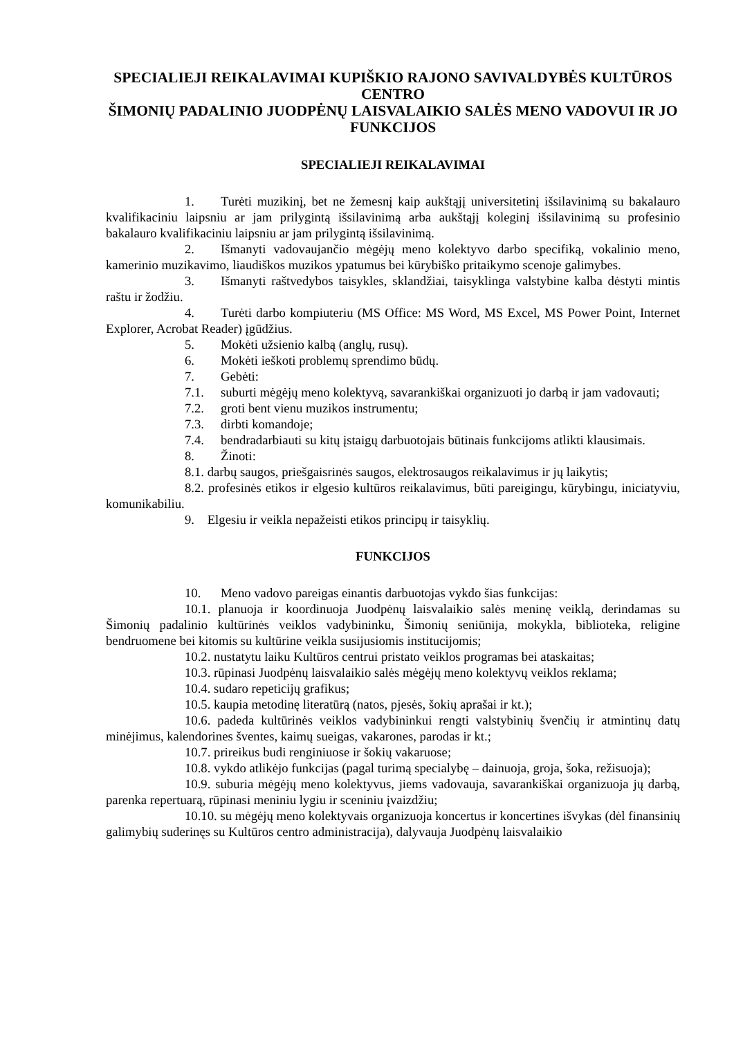SPECIALIEJI REIKALAVIMAI KUPIŠKIO RAJONO SAVIVALDYBĖS KULTŪROS CENTRO
ŠIMONIŲ PADALINIO JUODPĖNŲ LAISVALAIKIO SALĖS MENO VADOVUI IR JO FUNKCIJOS
SPECIALIEJI REIKALAVIMAI
1. Turėti muzikinį, bet ne žemesnį kaip aukštąjį universitetinį išsilavinimą su bakalauro kvalifikaciniu laipsniu ar jam prilygintą išsilavinimą arba aukštąjį koleginį išsilavinimą su profesinio bakalauro kvalifikaciniu laipsniu ar jam prilygintą išsilavinimą.
2. Išmanyti vadovaujančio mėgėjų meno kolektyvo darbo specifiką, vokalinio meno, kamerinio muzikavimo, liaudiškos muzikos ypatumus bei kūrybiško pritaikymo scenoje galimybes.
3. Išmanyti raštvedybos taisykles, sklandžiai, taisyklinga valstybine kalba dėstyti mintis raštu ir žodžiu.
4. Turėti darbo kompiuteriu (MS Office: MS Word, MS Excel, MS Power Point, Internet Explorer, Acrobat Reader) įgūdžius.
5. Mokėti užsienio kalbą (anglų, rusų).
6. Mokėti ieškoti problemų sprendimo būdų.
7. Gebėti:
7.1. suburti mėgėjų meno kolektyvą, savarankiškai organizuoti jo darbą ir jam vadovauti;
7.2. groti bent vienu muzikos instrumentu;
7.3. dirbti komandoje;
7.4. bendradarbiauti su kitų įstaigų darbuotojais būtinais funkcijoms atlikti klausimais.
8. Žinoti:
8.1. darbų saugos, priešgaisrinės saugos, elektrosaugos reikalavimus ir jų laikytis;
8.2. profesinės etikos ir elgesio kultūros reikalavimus, būti pareigingu, kūrybingu, iniciatyviu, komunikabiliu.
9. Elgesiu ir veikla nepažeisti etikos principų ir taisyklių.
FUNKCIJOS
10. Meno vadovo pareigas einantis darbuotojas vykdo šias funkcijas:
10.1. planuoja ir koordinuoja Juodpėnų laisvalaikio salės meninę veiklą, derindamas su Šimonių padalinio kultūrinės veiklos vadybininku, Šimonių seniūnija, mokykla, biblioteka, religine bendruomene bei kitomis su kultūrine veikla susijusiomis institucijomis;
10.2. nustatytu laiku Kultūros centrui pristato veiklos programas bei ataskaitas;
10.3. rūpinasi Juodpėnų laisvalaikio salės mėgėjų meno kolektyvų veiklos reklama;
10.4. sudaro repeticijų grafikus;
10.5. kaupia metodinę literatūrą (natos, pjesės, šokių aprašai ir kt.);
10.6. padeda kultūrinės veiklos vadybininkui rengti valstybinių švenčių ir atmintinų datų minėjimus, kalendorines šventes, kaimų sueigas, vakarones, parodas ir kt.;
10.7. prireikus budi renginiuose ir šokių vakaruose;
10.8. vykdo atlikėjo funkcijas (pagal turimą specialybę – dainuoja, groja, šoka, režisuoja);
10.9. suburia mėgėjų meno kolektyvus, jiems vadovauja, savarankiškai organizuoja jų darbą, parenka repertuarą, rūpinasi meniniu lygiu ir sceniniu įvaizdžiu;
10.10. su mėgėjų meno kolektyvais organizuoja koncertus ir koncertines išvykas (dėl finansinių galimybių suderinęs su Kultūros centro administracija), dalyvauja Juodpėnų laisvalaikio